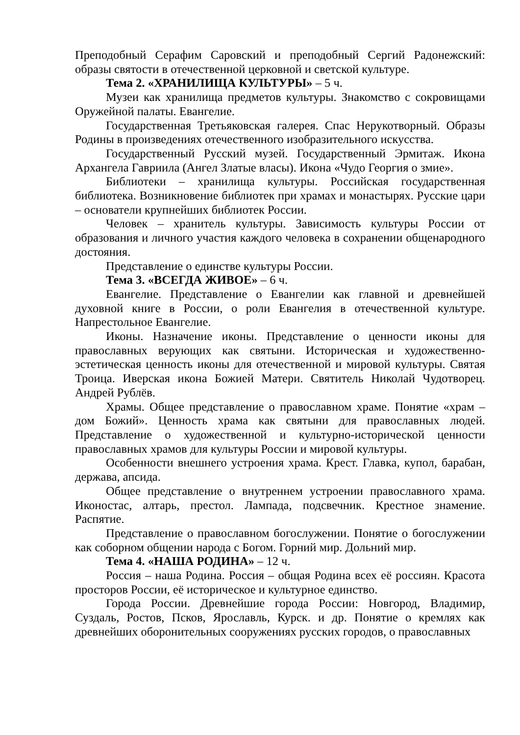Преподобный Серафим Саровский и преподобный Сергий Радонежский: образы святости в отечественной церковной и светской культуре.
Тема 2. «ХРАНИЛИЩА КУЛЬТУРЫ» – 5 ч.
Музеи как хранилища предметов культуры. Знакомство с сокровищами Оружейной палаты. Евангелие.
Государственная Третьяковская галерея. Спас Нерукотворный. Образы Родины в произведениях отечественного изобразительного искусства.
Государственный Русский музей. Государственный Эрмитаж. Икона Архангела Гавриила (Ангел Златые власы). Икона «Чудо Георгия о змие».
Библиотеки – хранилища культуры. Российская государственная библиотека. Возникновение библиотек при храмах и монастырях. Русские цари – основатели крупнейших библиотек России.
Человек – хранитель культуры. Зависимость культуры России от образования и личного участия каждого человека в сохранении общенародного достояния.
Представление о единстве культуры России.
Тема 3. «ВСЕГДА ЖИВОЕ» – 6 ч.
Евангелие. Представление о Евангелии как главной и древнейшей духовной книге в России, о роли Евангелия в отечественной культуре. Напрестольное Евангелие.
Иконы. Назначение иконы. Представление о ценности иконы для православных верующих как святыни. Историческая и художественно-эстетическая ценность иконы для отечественной и мировой культуры. Святая Троица. Иверская икона Божией Матери. Святитель Николай Чудотворец. Андрей Рублёв.
Храмы. Общее представление о православном храме. Понятие «храм – дом Божий». Ценность храма как святыни для православных людей. Представление о художественной и культурно-исторической ценности православных храмов для культуры России и мировой культуры.
Особенности внешнего устроения храма. Крест. Главка, купол, барабан, держава, апсида.
Общее представление о внутреннем устроении православного храма. Иконостас, алтарь, престол. Лампада, подсвечник. Крестное знамение. Распятие.
Представление о православном богослужении. Понятие о богослужении как соборном общении народа с Богом. Горний мир. Дольний мир.
Тема 4. «НАША РОДИНА» – 12 ч.
Россия – наша Родина. Россия – общая Родина всех её россиян. Красота просторов России, её историческое и культурное единство.
Города России. Древнейшие города России: Новгород, Владимир, Суздаль, Ростов, Псков, Ярославль, Курск. и др. Понятие о кремлях как древнейших оборонительных сооружениях русских городов, о православных